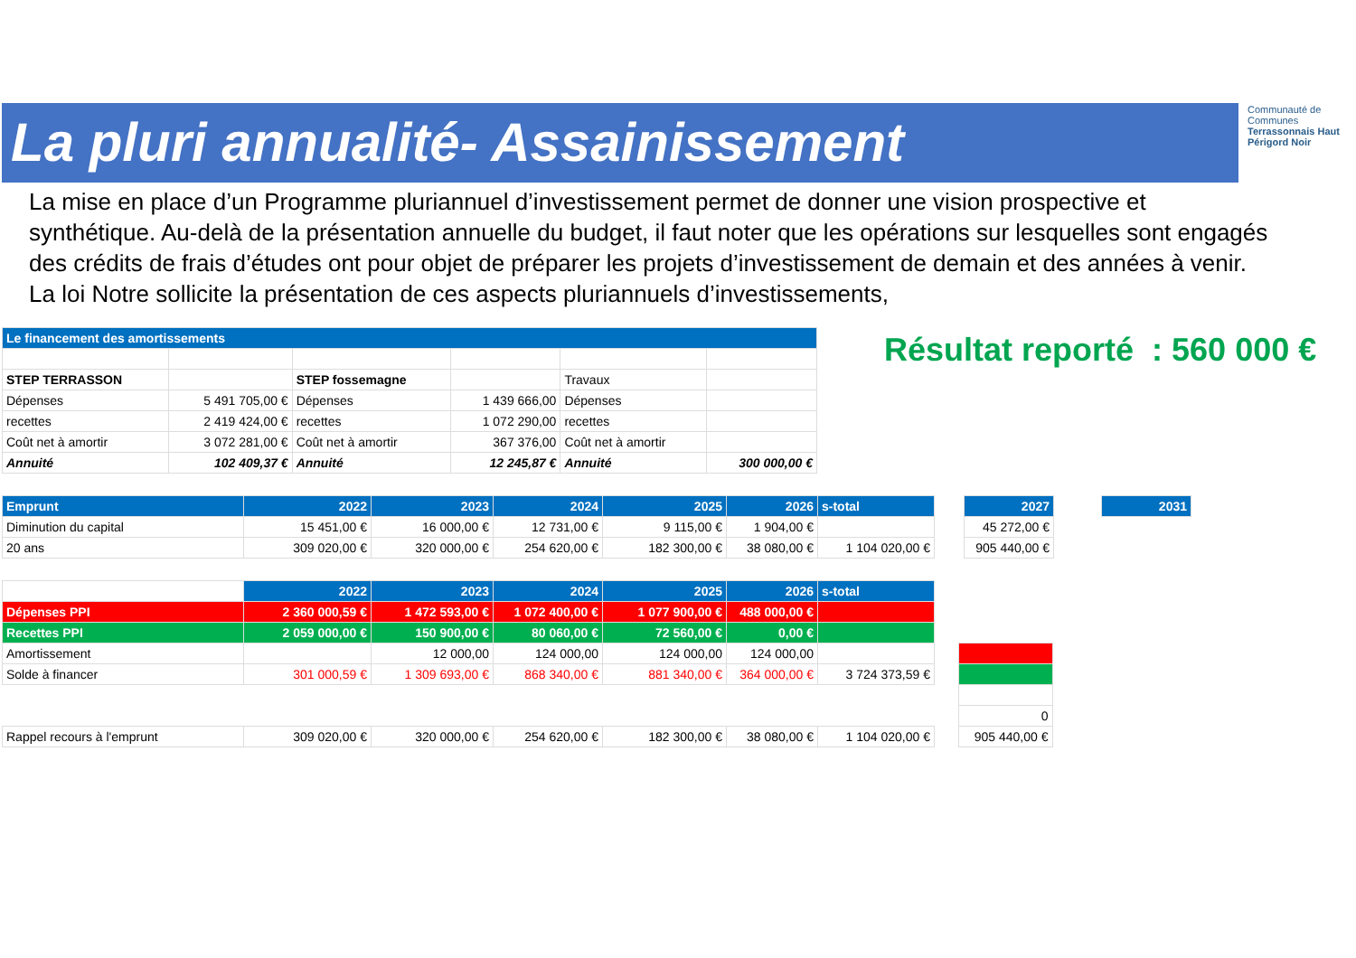La pluri annualité- Assainissement
Communauté de Communes
Terrassonnais Haut Périgord Noir
La mise en place d’un Programme pluriannuel d’investissement permet de donner une vision prospective et synthétique. Au-delà de la présentation annuelle du budget, il faut noter que les opérations sur lesquelles sont engagés des crédits de frais d’études ont pour objet de préparer les projets d’investissement de demain et des années à venir. La loi Notre sollicite la présentation de ces aspects pluriannuels d’investissements,
Résultat reporté : 560 000 €
| Le financement des amortissements | | | | | |
| STEP TERRASSON | | STEP fossemagne | | Travaux | |
| Dépenses | 5 491 705,00 € | Dépenses | 1 439 666,00 | Dépenses | |
| recettes | 2 419 424,00 € | recettes | 1 072 290,00 | recettes | |
| Coût net à amortir | 3 072 281,00 € | Coût net à amortir | 367 376,00 | Coût net à amortir | |
| Annuité | 102 409,37 € | Annuité | 12 245,87 € | Annuité | 300 000,00 € |
| Emprunt | 2022 | 2023 | 2024 | 2025 | 2026 | s-total | | 2027 | | 2031 |
| --- | --- | --- | --- | --- | --- | --- | --- | --- | --- | --- |
| Diminution du capital | 15 451,00 € | 16 000,00 € | 12 731,00 € | 9 115,00 € | 1 904,00 € | | | 45 272,00 € | | |
| 20 ans | 309 020,00 € | 320 000,00 € | 254 620,00 € | 182 300,00 € | 38 080,00 € | 1 104 020,00 € | | 905 440,00 € | | |
| | 2022 | 2023 | 2024 | 2025 | 2026 | s-total | | |
| --- | --- | --- | --- | --- | --- | --- | --- | --- |
| Dépenses PPI | 2 360 000,59 € | 1 472 593,00 € | 1 072 400,00 € | 1 077 900,00 € | 488 000,00 € | | | |
| Recettes PPI | 2 059 000,00 € | 150 900,00 € | 80 060,00 € | 72 560,00 € | 0,00 € | | | |
| Amortissement | | 12 000,00 | 124 000,00 | 124 000,00 | 124 000,00 | | | |
| Solde à financer | 301 000,59 € | 1 309 693,00 € | 868 340,00 € | 881 340,00 € | 364 000,00 € | 3 724 373,59 € | | |
| | | | | | | | | 0 |
| Rappel recours à l'emprunt | 309 020,00 € | 320 000,00 € | 254 620,00 € | 182 300,00 € | 38 080,00 € | 1 104 020,00 € | | 905 440,00 € |